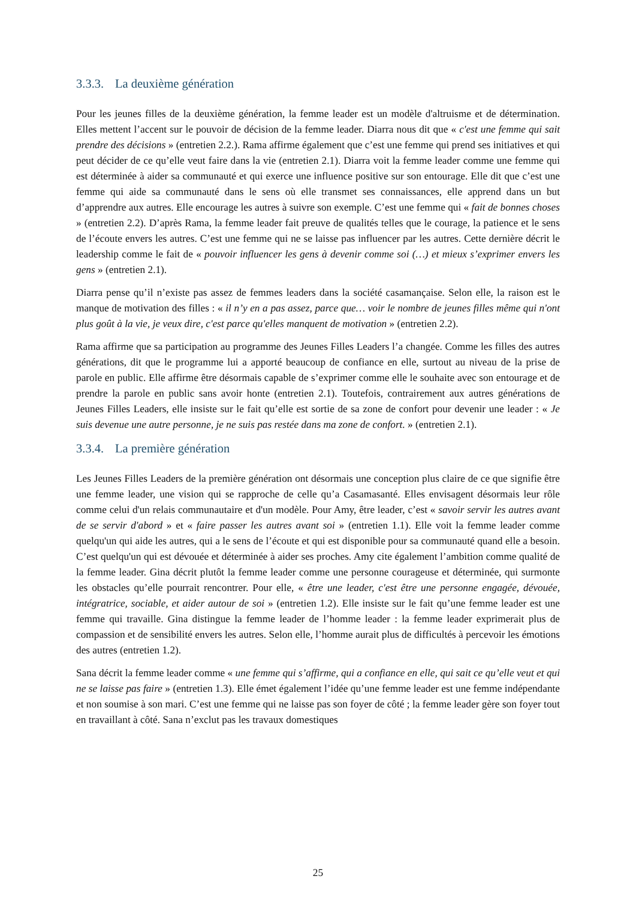3.3.3. La deuxième génération
Pour les jeunes filles de la deuxième génération, la femme leader est un modèle d'altruisme et de détermination. Elles mettent l’accent sur le pouvoir de décision de la femme leader. Diarra nous dit que « c'est une femme qui sait prendre des décisions » (entretien 2.2.). Rama affirme également que c’est une femme qui prend ses initiatives et qui peut décider de ce qu’elle veut faire dans la vie (entretien 2.1). Diarra voit la femme leader comme une femme qui est déterminée à aider sa communauté et qui exerce une influence positive sur son entourage. Elle dit que c’est une femme qui aide sa communauté dans le sens où elle transmet ses connaissances, elle apprend dans un but d’apprendre aux autres. Elle encourage les autres à suivre son exemple. C’est une femme qui « fait de bonnes choses » (entretien 2.2). D’après Rama, la femme leader fait preuve de qualités telles que le courage, la patience et le sens de l’écoute envers les autres. C’est une femme qui ne se laisse pas influencer par les autres. Cette dernière décrit le leadership comme le fait de « pouvoir influencer les gens à devenir comme soi (…) et mieux s’exprimer envers les gens » (entretien 2.1).
Diarra pense qu’il n’existe pas assez de femmes leaders dans la société casamançaise. Selon elle, la raison est le manque de motivation des filles : « il n’y en a pas assez, parce que… voir le nombre de jeunes filles même qui n'ont plus goût à la vie, je veux dire, c'est parce qu'elles manquent de motivation » (entretien 2.2).
Rama affirme que sa participation au programme des Jeunes Filles Leaders l’a changée. Comme les filles des autres générations, dit que le programme lui a apporté beaucoup de confiance en elle, surtout au niveau de la prise de parole en public. Elle affirme être désormais capable de s’exprimer comme elle le souhaite avec son entourage et de prendre la parole en public sans avoir honte (entretien 2.1). Toutefois, contrairement aux autres générations de Jeunes Filles Leaders, elle insiste sur le fait qu’elle est sortie de sa zone de confort pour devenir une leader : « Je suis devenue une autre personne, je ne suis pas restée dans ma zone de confort. » (entretien 2.1).
3.3.4. La première génération
Les Jeunes Filles Leaders de la première génération ont désormais une conception plus claire de ce que signifie être une femme leader, une vision qui se rapproche de celle qu’a Casamasanté. Elles envisagent désormais leur rôle comme celui d'un relais communautaire et d'un modèle. Pour Amy, être leader, c’est « savoir servir les autres avant de se servir d'abord » et « faire passer les autres avant soi » (entretien 1.1). Elle voit la femme leader comme quelqu'un qui aide les autres, qui a le sens de l’écoute et qui est disponible pour sa communauté quand elle a besoin. C’est quelqu'un qui est dévouée et déterminée à aider ses proches. Amy cite également l’ambition comme qualité de la femme leader. Gina décrit plutôt la femme leader comme une personne courageuse et déterminée, qui surmonte les obstacles qu’elle pourrait rencontrer. Pour elle, « être une leader, c'est être une personne engagée, dévouée, intégratrice, sociable, et aider autour de soi » (entretien 1.2). Elle insiste sur le fait qu’une femme leader est une femme qui travaille. Gina distingue la femme leader de l’homme leader : la femme leader exprimerait plus de compassion et de sensibilité envers les autres. Selon elle, l’homme aurait plus de difficultés à percevoir les émotions des autres (entretien 1.2).
Sana décrit la femme leader comme « une femme qui s’affirme, qui a confiance en elle, qui sait ce qu’elle veut et qui ne se laisse pas faire » (entretien 1.3). Elle émet également l’idée qu’une femme leader est une femme indépendante et non soumise à son mari. C’est une femme qui ne laisse pas son foyer de côté ; la femme leader gère son foyer tout en travaillant à côté. Sana n’exclut pas les travaux domestiques
25